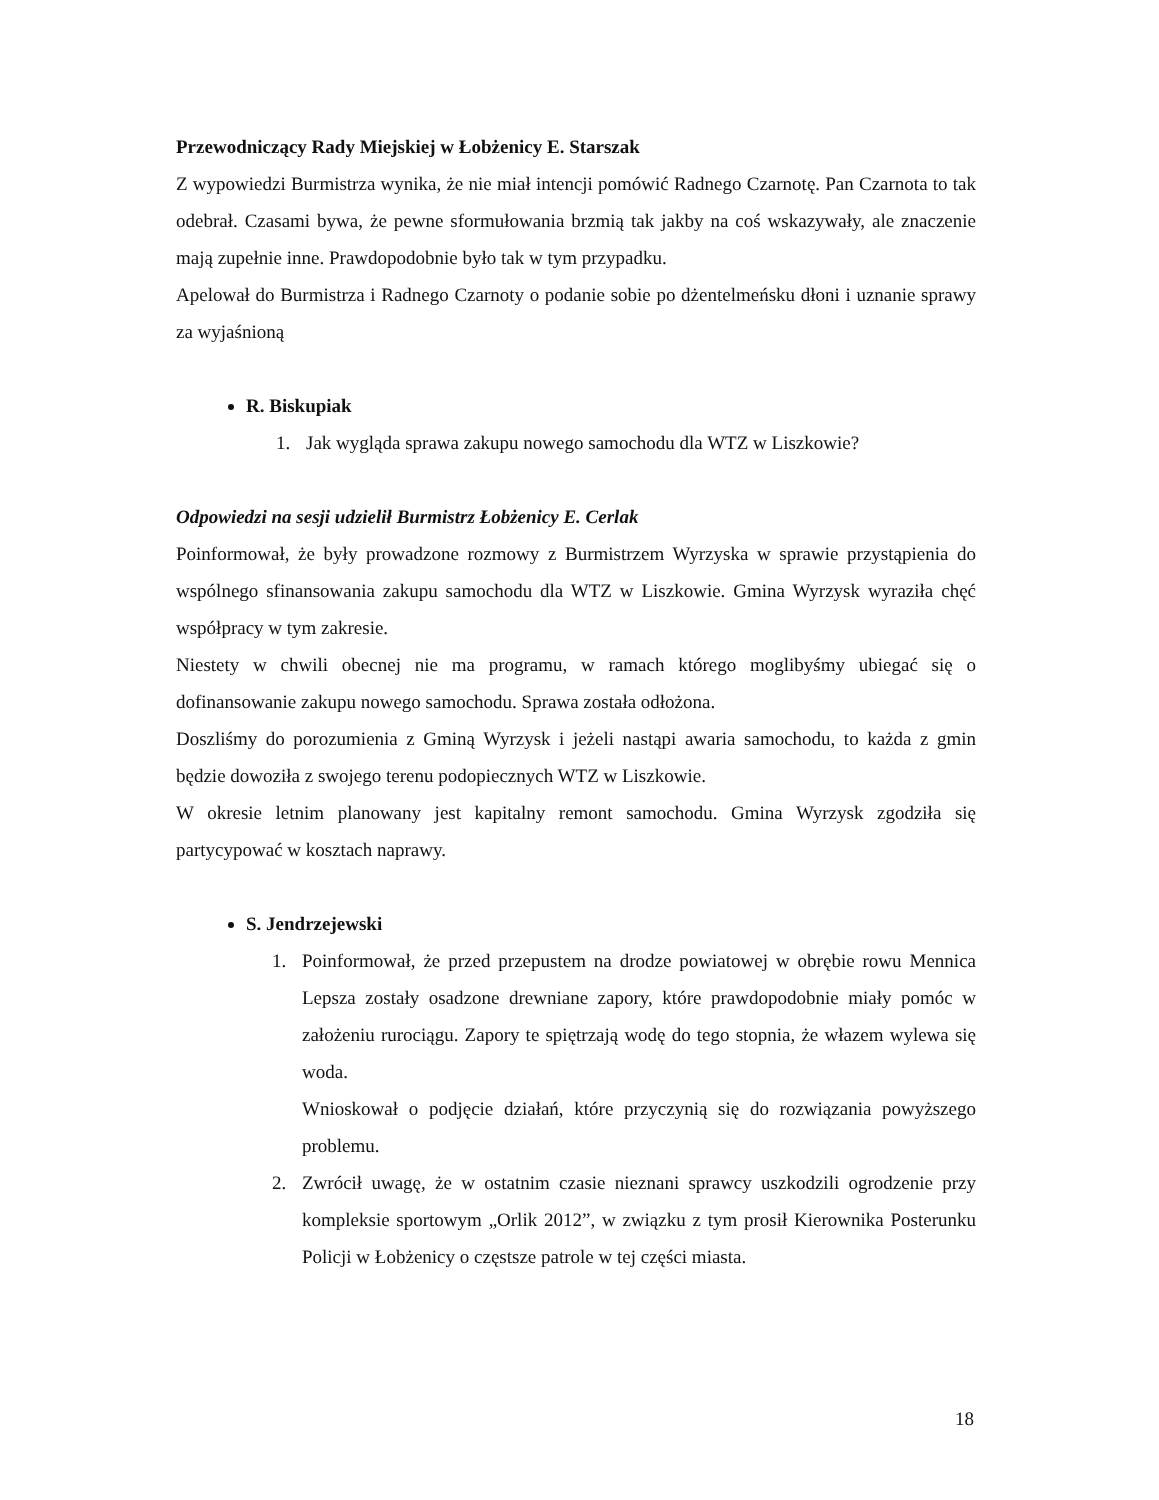Przewodniczący Rady Miejskiej w Łobżenicy E. Starszak
Z wypowiedzi Burmistrza wynika, że nie miał intencji pomówić Radnego Czarnotę. Pan Czarnota to tak odebrał. Czasami bywa, że pewne sformułowania brzmią tak jakby na coś wskazywały, ale znaczenie mają zupełnie inne. Prawdopodobnie było tak w tym przypadku.
Apelował do Burmistrza i Radnego Czarnoty o podanie sobie po dżentelmeńsku dłoni i uznanie sprawy za wyjaśnioną
R. Biskupiak
1. Jak wygląda sprawa zakupu nowego samochodu dla WTZ w Liszkowie?
Odpowiedzi na sesji udzielił Burmistrz Łobżenicy E. Cerlak
Poinformował, że były prowadzone rozmowy z Burmistrzem Wyrzyska w sprawie przystąpienia do wspólnego sfinansowania zakupu samochodu dla WTZ w Liszkowie. Gmina Wyrzysk wyraziła chęć współpracy w tym zakresie.
Niestety w chwili obecnej nie ma programu, w ramach którego moglibyśmy ubiegać się o dofinansowanie zakupu nowego samochodu. Sprawa została odłożona.
Doszliśmy do porozumienia z Gminą Wyrzysk i jeżeli nastąpi awaria samochodu, to każda z gmin będzie dowoziła z swojego terenu podopiecznych WTZ w Liszkowie.
W okresie letnim planowany jest kapitalny remont samochodu. Gmina Wyrzysk zgodziła się partycypować w kosztach naprawy.
S. Jendrzejewski
1. Poinformował, że przed przepustem na drodze powiatowej w obrębie rowu Mennica Lepsza zostały osadzone drewniane zapory, które prawdopodobnie miały pomóc w założeniu rurociągu. Zapory te spiętrzają wodę do tego stopnia, że włazem wylewa się woda.
Wnioskował o podjęcie działań, które przyczynią się do rozwiązania powyższego problemu.
2. Zwrócił uwagę, że w ostatnim czasie nieznani sprawcy uszkodzili ogrodzenie przy kompleksie sportowym „Orlik 2012”, w związku z tym prosił Kierownika Posterunku Policji w Łobżenicy o częstsze patrole w tej części miasta.
18